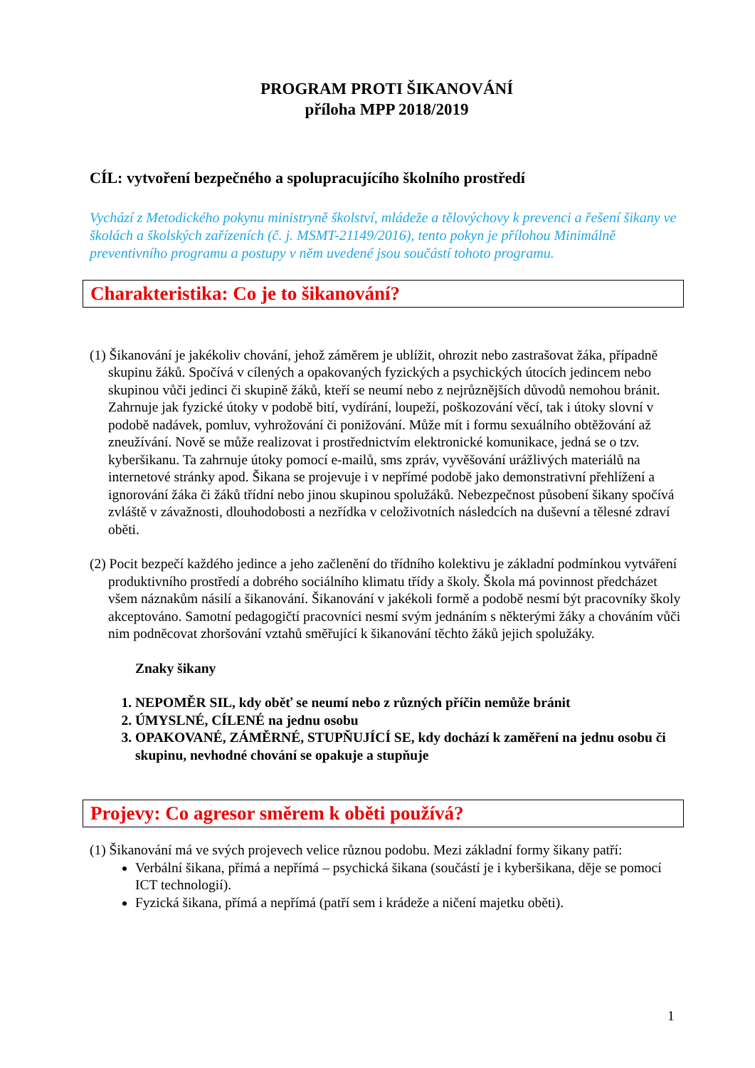PROGRAM PROTI ŠIKANOVÁNÍ
příloha MPP 2018/2019
CÍL: vytvoření bezpečného a spolupracujícího školního prostředí
Vychází z Metodického pokynu ministryně školství, mládeže a tělovýchovy k prevenci a řešení šikany ve školách a školských zařízeních (č. j. MSMT-21149/2016), tento pokyn je přílohou Minimálně preventivního programu a postupy v něm uvedené jsou součástí tohoto programu.
Charakteristika: Co je to šikanování?
(1) Šikanování je jakékoliv chování, jehož záměrem je ublížit, ohrozit nebo zastrašovat žáka, případně skupinu žáků. Spočívá v cílených a opakovaných fyzických a psychických útocích jedincem nebo skupinou vůči jedinci či skupině žáků, kteří se neumí nebo z nejrůznějších důvodů nemohou bránit. Zahrnuje jak fyzické útoky v podobě bití, vydírání, loupeží, poškozování věcí, tak i útoky slovní v podobě nadávek, pomluv, vyhrožování či ponižování. Může mít i formu sexuálního obtěžování až zneužívání. Nově se může realizovat i prostřednictvím elektronické komunikace, jedná se o tzv. kyberšikanu. Ta zahrnuje útoky pomocí e-mailů, sms zpráv, vyvěšování urážlivých materiálů na internetové stránky apod. Šikana se projevuje i v nepřímé podobě jako demonstrativní přehlížení a ignorování žáka či žáků třídní nebo jinou skupinou spolužáků. Nebezpečnost působení šikany spočívá zvláště v závažnosti, dlouhodobosti a nezřídka v celoživotních následcích na duševní a tělesné zdraví oběti.
(2) Pocit bezpečí každého jedince a jeho začlenění do třídního kolektivu je základní podmínkou vytváření produktivního prostředí a dobrého sociálního klimatu třídy a školy. Škola má povinnost předcházet všem náznakům násilí a šikanování. Šikanování v jakékoli formě a podobě nesmí být pracovníky školy akceptováno. Samotní pedagogičtí pracovníci nesmí svým jednáním s některými žáky a chováním vůči nim podněcovat zhoršování vztahů směřující k šikanování těchto žáků jejich spolužáky.
Znaky šikany
1. NEPOMĚR SIL, kdy oběť se neumí nebo z různých příčin nemůže bránit
2. ÚMYSLNÉ, CÍLENÉ na jednu osobu
3. OPAKOVANÉ, ZÁMĚRNÉ, STUPŇUJÍCÍ SE, kdy dochází k zaměření na jednu osobu či skupinu, nevhodné chování se opakuje a stupňuje
Projevy: Co agresor směrem k oběti používá?
(1) Šikanování má ve svých projevech velice různou podobu. Mezi základní formy šikany patří:
Verbální šikana, přímá a nepřímá – psychická šikana (součástí je i kyberšikana, děje se pomocí ICT technologií).
Fyzická šikana, přímá a nepřímá (patří sem i krádeže a ničení majetku oběti).
1